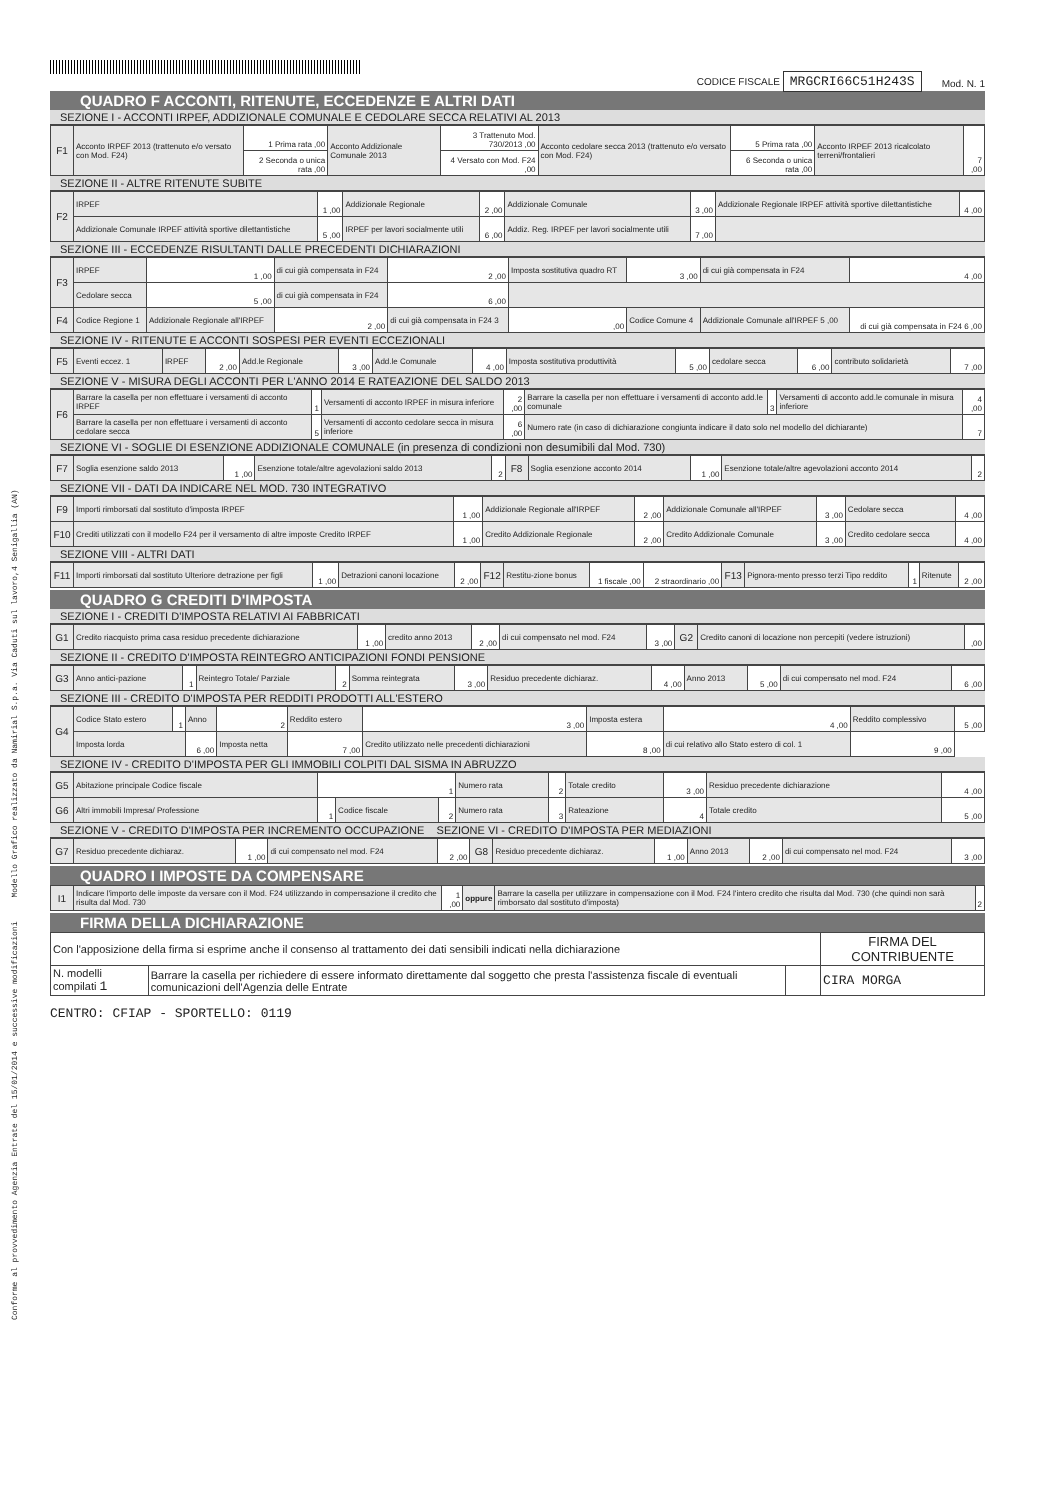Conforme al provvedimento Agenzia Entrate del 15/01/2014 e successive modificazioni Modello Grafico realizzato da Namirial S.p.a. Via Caduti sul lavoro,4 Senigallia (AN)
CODICE FISCALE MRGCRI66C51H243S Mod. N. 1
QUADRO F ACCONTI, RITENUTE, ECCEDENZE E ALTRI DATI
SEZIONE I - ACCONTI IRPEF, ADDIZIONALE COMUNALE E CEDOLARE SECCA RELATIVI AL 2013
| F1 | Acconto IRPEF 2013 (trattenuto e/o versato con Mod. F24) | 1 Prima rata ,00 | Acconto Addizionale Comunale 2013 | 3 Trattenuto Mod. 730/2013 ,00 | Acconto cedolare secca 2013 (trattenuto e/o versato con Mod. F24) | 5 Prima rata ,00 | Acconto IRPEF 2013 ricalcolato terreni/frontalieri | 7 ,00 |
| | | 2 Seconda o unica rata ,00 | | 4 Versato con Mod. F24 ,00 | | 6 Seconda o unica rata ,00 | | |
SEZIONE II - ALTRE RITENUTE SUBITE
| F2 | IRPEF | 1 ,00 | Addizionale Regionale | 2 ,00 | Addizionale Comunale | 3 ,00 | Addizionale Regionale IRPEF attività sportive dilettantistiche | 4 ,00 |
| | Addizionale Comunale IRPEF attività sportive dilettantistiche | 5 ,00 | IRPEF per lavori socialmente utili | 6 ,00 | Addiz. Reg. IRPEF per lavori socialmente utili | 7 ,00 | | |
SEZIONE III - ECCEDENZE RISULTANTI DALLE PRECEDENTI DICHIARAZIONI
| F3 | IRPEF | 1 ,00 | di cui già compensata in F24 | 2 ,00 | Imposta sostitutiva quadro RT | 3 ,00 | di cui già compensata in F24 | 4 ,00 |
| | Cedolare secca | 5 ,00 | di cui già compensata in F24 | 6 ,00 | | | | |
| F4 | Codice Regione 1 | Addizionale Regionale all'IRPEF | 2 ,00 | di cui già compensata in F24 3 | ,00 | Codice Comune 4 | Addizionale Comunale all'IRPEF 5 ,00 | di cui già compensata in F24 6 ,00 |
SEZIONE IV - RITENUTE E ACCONTI SOSPESI PER EVENTI ECCEZIONALI
| F5 | Eventi eccez. 1 | IRPEF | 2 ,00 | Add.le Regionale | 3 ,00 | Add.le Comunale | 4 ,00 | Imposta sostitutiva produttività | 5 ,00 | cedolare secca | 6 ,00 | contributo solidarietà | 7 ,00 |
SEZIONE V - MISURA DEGLI ACCONTI PER L'ANNO 2014 E RATEAZIONE DEL SALDO 2013
| F6 | Barrare la casella per non effettuare i versamenti di acconto IRPEF | 1 | Versamenti di acconto IRPEF in misura inferiore | 2 ,00 | Barrare la casella per non effettuare i versamenti di acconto add.le comunale | 3 | Versamenti di acconto add.le comunale in misura inferiore | 4 ,00 |
| | Barrare la casella per non effettuare i versamenti di acconto cedolare secca | 5 | Versamenti di acconto cedolare secca in misura inferiore | 6 ,00 | Numero rate (in caso di dichiarazione congiunta indicare il dato solo nel modello del dichiarante) | | | 7 |
SEZIONE VI - SOGLIE DI ESENZIONE ADDIZIONALE COMUNALE (in presenza di condizioni non desumibili dal Mod. 730)
| F7 | Soglia esenzione saldo 2013 | 1 ,00 | Esenzione totale/altre agevolazioni saldo 2013 | 2 | F8 | Soglia esenzione acconto 2014 | 1 ,00 | Esenzione totale/altre agevolazioni acconto 2014 | 2 |
SEZIONE VII - DATI DA INDICARE NEL MOD. 730 INTEGRATIVO
| F9 | Importi rimborsati dal sostituto d'imposta IRPEF | 1 ,00 | Addizionale Regionale all'IRPEF | 2 ,00 | Addizionale Comunale all'IRPEF | 3 ,00 | Cedolare secca | 4 ,00 |
| F10 | Crediti utilizzati con il modello F24 per il versamento di altre imposte Credito IRPEF | 1 ,00 | Credito Addizionale Regionale | 2 ,00 | Credito Addizionale Comunale | 3 ,00 | Credito cedolare secca | 4 ,00 |
SEZIONE VIII - ALTRI DATI
| F11 | Importi rimborsati dal sostituto Ulteriore detrazione per figli | 1 ,00 | Detrazioni canoni locazione | 2 ,00 | F12 | Restitu-zione bonus | 1 fiscale ,00 | 2 straordinario ,00 | F13 | Pignora-mento presso terzi Tipo reddito | 1 | Ritenute | 2 ,00 |
QUADRO G CREDITI D'IMPOSTA
SEZIONE I - CREDITI D'IMPOSTA RELATIVI AI FABBRICATI
| G1 | Credito riacquisto prima casa residuo precedente dichiarazione | 1 ,00 | credito anno 2013 | 2 ,00 | di cui compensato nel mod. F24 | 3 ,00 | G2 | Credito canoni di locazione non percepiti (vedere istruzioni) | ,00 |
SEZIONE II - CREDITO D'IMPOSTA REINTEGRO ANTICIPAZIONI FONDI PENSIONE
| G3 | Anno antici-pazione | 1 | Reintegro Totale/ Parziale | 2 | Somma reintegrata | 3 ,00 | Residuo precedente dichiaraz. | 4 ,00 | Anno 2013 | 5 ,00 | di cui compensato nel mod. F24 | 6 ,00 |
SEZIONE III - CREDITO D'IMPOSTA PER REDDITI PRODOTTI ALL'ESTERO
| G4 | Codice Stato estero | 1 | Anno | 2 | Reddito estero | 3 ,00 | Imposta estera | 4 ,00 | Reddito complessivo | 5 ,00 |
| | Imposta lorda | | 6 ,00 | Imposta netta | 7 ,00 | Credito utilizzato nelle precedenti dichiarazioni | 8 ,00 | di cui relativo allo Stato estero di col. 1 | 9 ,00 | |
SEZIONE IV - CREDITO D'IMPOSTA PER GLI IMMOBILI COLPITI DAL SISMA IN ABRUZZO
| G5 | Abitazione principale Codice fiscale | 1 | | | Numero rata | 2 | Totale credito | 3 ,00 | Residuo precedente dichiarazione | 4 ,00 |
| G6 | Altri immobili Impresa/ Professione | 1 | Codice fiscale | 2 | Numero rata | 3 | Rateazione | 4 | Totale credito | 5 ,00 |
SEZIONE V - CREDITO D'IMPOSTA PER INCREMENTO OCCUPAZIONE SEZIONE VI - CREDITO D'IMPOSTA PER MEDIAZIONI
| G7 | Residuo precedente dichiaraz. | 1 ,00 | di cui compensato nel mod. F24 | 2 ,00 | G8 | Residuo precedente dichiaraz. | 1 ,00 | Anno 2013 | 2 ,00 | di cui compensato nel mod. F24 | 3 ,00 |
QUADRO I IMPOSTE DA COMPENSARE
| I1 | Indicare l'importo delle imposte da versare con il Mod. F24 utilizzando in compensazione il credito che risulta dal Mod. 730 | 1 ,00 | oppure | Barrare la casella per utilizzare in compensazione con il Mod. F24 l'intero credito che risulta dal Mod. 730 (che quindi non sarà rimborsato dal sostituto d'imposta) | 2 |
FIRMA DELLA DICHIARAZIONE
| Con l'apposizione della firma si esprime anche il consenso al trattamento dei dati sensibili indicati nella dichiarazione | | | FIRMA DEL CONTRIBUENTE |
| N. modelli compilati 1 | Barrare la casella per richiedere di essere informato direttamente dal soggetto che presta l'assistenza fiscale di eventuali comunicazioni dell'Agenzia delle Entrate | | CIRA MORGA |
CENTRO: CFIAP - SPORTELLO: 0119